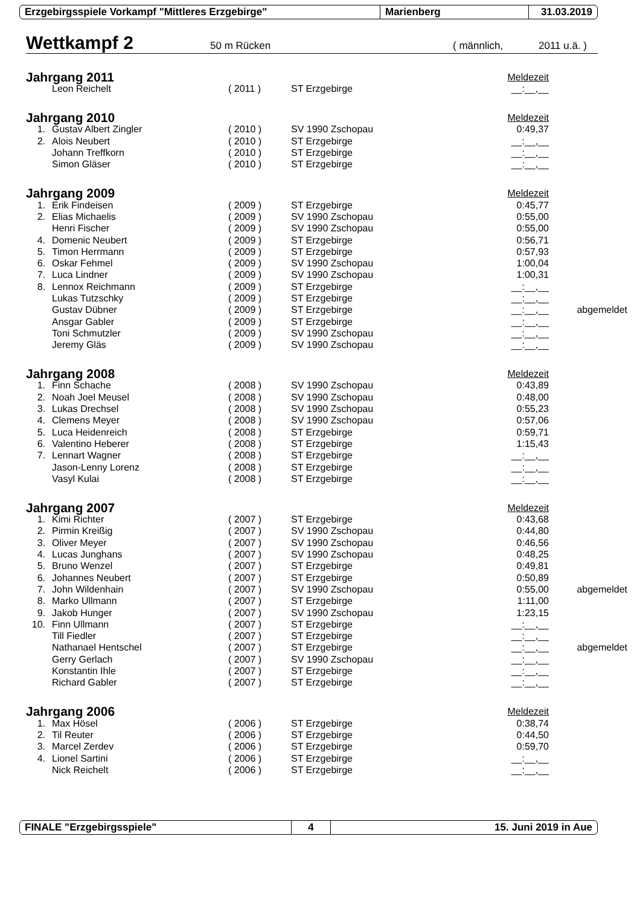Erzgebirgsspiele Vorkampf "Mittleres Erzgebirge" Marienberg 31.03.2019
Wettkampf 2
50 m Rücken ( männlich, 2011 u.ä. )
| Jahrgang 2011 | | | | Meldezeit | |
| | Leon Reichelt | ( 2011 ) | ST Erzgebirge | __:__,__ | |
| Jahrgang 2010 | | | | Meldezeit | |
| 1. | Gustav Albert Zingler | ( 2010 ) | SV 1990 Zschopau | 0:49,37 | |
| 2. | Alois Neubert | ( 2010 ) | ST Erzgebirge | __:__,__ | |
| | Johann Treffkorn | ( 2010 ) | ST Erzgebirge | __:__,__ | |
| | Simon Gläser | ( 2010 ) | ST Erzgebirge | __:__,__ | |
| Jahrgang 2009 | | | | Meldezeit | |
| 1. | Erik Findeisen | ( 2009 ) | ST Erzgebirge | 0:45,77 | |
| 2. | Elias Michaelis | ( 2009 ) | SV 1990 Zschopau | 0:55,00 | |
| | Henri Fischer | ( 2009 ) | SV 1990 Zschopau | 0:55,00 | |
| 4. | Domenic Neubert | ( 2009 ) | ST Erzgebirge | 0:56,71 | |
| 5. | Timon Herrmann | ( 2009 ) | ST Erzgebirge | 0:57,93 | |
| 6. | Oskar Fehmel | ( 2009 ) | SV 1990 Zschopau | 1:00,04 | |
| 7. | Luca Lindner | ( 2009 ) | SV 1990 Zschopau | 1:00,31 | |
| 8. | Lennox Reichmann | ( 2009 ) | ST Erzgebirge | __:__,__ | |
| | Lukas Tutzschky | ( 2009 ) | ST Erzgebirge | __:__,__ | |
| | Gustav Dübner | ( 2009 ) | ST Erzgebirge | __:__,__ | abgemeldet |
| | Ansgar Gabler | ( 2009 ) | ST Erzgebirge | __:__,__ | |
| | Toni Schmutzler | ( 2009 ) | SV 1990 Zschopau | __:__,__ | |
| | Jeremy Gläs | ( 2009 ) | SV 1990 Zschopau | __:__,__ | |
| Jahrgang 2008 | | | | Meldezeit | |
| 1. | Finn Schache | ( 2008 ) | SV 1990 Zschopau | 0:43,89 | |
| 2. | Noah Joel Meusel | ( 2008 ) | SV 1990 Zschopau | 0:48,00 | |
| 3. | Lukas Drechsel | ( 2008 ) | SV 1990 Zschopau | 0:55,23 | |
| 4. | Clemens Meyer | ( 2008 ) | SV 1990 Zschopau | 0:57,06 | |
| 5. | Luca Heidenreich | ( 2008 ) | ST Erzgebirge | 0:59,71 | |
| 6. | Valentino Heberer | ( 2008 ) | ST Erzgebirge | 1:15,43 | |
| 7. | Lennart Wagner | ( 2008 ) | ST Erzgebirge | __:__,__ | |
| | Jason-Lenny Lorenz | ( 2008 ) | ST Erzgebirge | __:__,__ | |
| | Vasyl Kulai | ( 2008 ) | ST Erzgebirge | __:__,__ | |
| Jahrgang 2007 | | | | Meldezeit | |
| 1. | Kimi Richter | ( 2007 ) | ST Erzgebirge | 0:43,68 | |
| 2. | Pirmin Kreißig | ( 2007 ) | SV 1990 Zschopau | 0:44,80 | |
| 3. | Oliver Meyer | ( 2007 ) | SV 1990 Zschopau | 0:46,56 | |
| 4. | Lucas Junghans | ( 2007 ) | SV 1990 Zschopau | 0:48,25 | |
| 5. | Bruno Wenzel | ( 2007 ) | ST Erzgebirge | 0:49,81 | |
| 6. | Johannes Neubert | ( 2007 ) | ST Erzgebirge | 0:50,89 | |
| 7. | John Wildenhain | ( 2007 ) | SV 1990 Zschopau | 0:55,00 | abgemeldet |
| 8. | Marko Ullmann | ( 2007 ) | ST Erzgebirge | 1:11,00 | |
| 9. | Jakob Hunger | ( 2007 ) | SV 1990 Zschopau | 1:23,15 | |
| 10. | Finn Ullmann | ( 2007 ) | ST Erzgebirge | __:__,__ | |
| | Till Fiedler | ( 2007 ) | ST Erzgebirge | __:__,__ | |
| | Nathanael Hentschel | ( 2007 ) | ST Erzgebirge | __:__,__ | abgemeldet |
| | Gerry Gerlach | ( 2007 ) | SV 1990 Zschopau | __:__,__ | |
| | Konstantin Ihle | ( 2007 ) | ST Erzgebirge | __:__,__ | |
| | Richard Gabler | ( 2007 ) | ST Erzgebirge | __:__,__ | |
| Jahrgang 2006 | | | | Meldezeit | |
| 1. | Max Hösel | ( 2006 ) | ST Erzgebirge | 0:38,74 | |
| 2. | Til Reuter | ( 2006 ) | ST Erzgebirge | 0:44,50 | |
| 3. | Marcel Zerdev | ( 2006 ) | ST Erzgebirge | 0:59,70 | |
| 4. | Lionel Sartini | ( 2006 ) | ST Erzgebirge | __:__,__ | |
| | Nick Reichelt | ( 2006 ) | ST Erzgebirge | __:__,__ | |
FINALE "Erzgebirgsspiele" 4 15. Juni 2019 in Aue